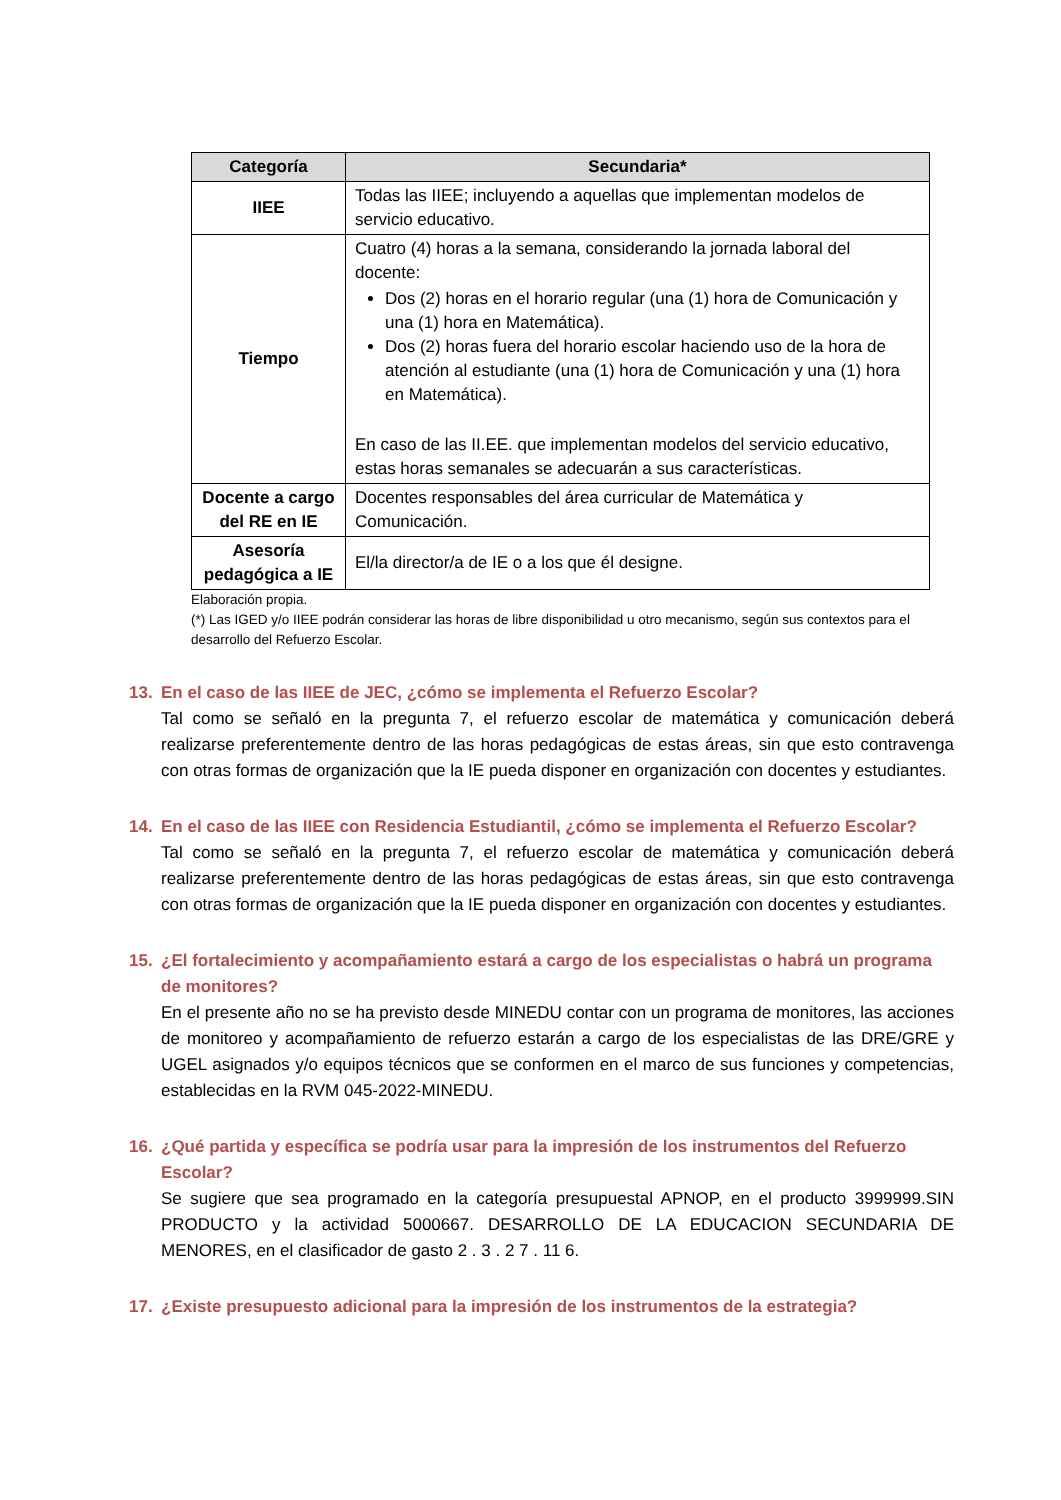| Categoría | Secundaria* |
| --- | --- |
| IIEE | Todas las IIEE; incluyendo a aquellas que implementan modelos de servicio educativo. |
| Tiempo | Cuatro (4) horas a la semana, considerando la jornada laboral del docente: Dos (2) horas en el horario regular (una (1) hora de Comunicación y una (1) hora en Matemática). Dos (2) horas fuera del horario escolar haciendo uso de la hora de atención al estudiante (una (1) hora de Comunicación y una (1) hora en Matemática). En caso de las II.EE. que implementan modelos del servicio educativo, estas horas semanales se adecuarán a sus características. |
| Docente a cargo del RE en IE | Docentes responsables del área curricular de Matemática y Comunicación. |
| Asesoría pedagógica a IE | El/la director/a de IE o a los que él designe. |
Elaboración propia.
(*) Las IGED y/o IIEE podrán considerar las horas de libre disponibilidad u otro mecanismo, según sus contextos para el desarrollo del Refuerzo Escolar.
13. En el caso de las IIEE de JEC, ¿cómo se implementa el Refuerzo Escolar?
Tal como se señaló en la pregunta 7, el refuerzo escolar de matemática y comunicación deberá realizarse preferentemente dentro de las horas pedagógicas de estas áreas, sin que esto contravenga con otras formas de organización que la IE pueda disponer en organización con docentes y estudiantes.
14. En el caso de las IIEE con Residencia Estudiantil, ¿cómo se implementa el Refuerzo Escolar?
Tal como se señaló en la pregunta 7, el refuerzo escolar de matemática y comunicación deberá realizarse preferentemente dentro de las horas pedagógicas de estas áreas, sin que esto contravenga con otras formas de organización que la IE pueda disponer en organización con docentes y estudiantes.
15. ¿El fortalecimiento y acompañamiento estará a cargo de los especialistas o habrá un programa de monitores?
En el presente año no se ha previsto desde MINEDU contar con un programa de monitores, las acciones de monitoreo y acompañamiento de refuerzo estarán a cargo de los especialistas de las DRE/GRE y UGEL asignados y/o equipos técnicos que se conformen en el marco de sus funciones y competencias, establecidas en la RVM 045-2022-MINEDU.
16. ¿Qué partida y específica se podría usar para la impresión de los instrumentos del Refuerzo Escolar?
Se sugiere que sea programado en la categoría presupuestal APNOP, en el producto 3999999.SIN PRODUCTO y la actividad 5000667. DESARROLLO DE LA EDUCACION SECUNDARIA DE MENORES, en el clasificador de gasto 2 . 3 . 2 7 . 11 6.
17. ¿Existe presupuesto adicional para la impresión de los instrumentos de la estrategia?